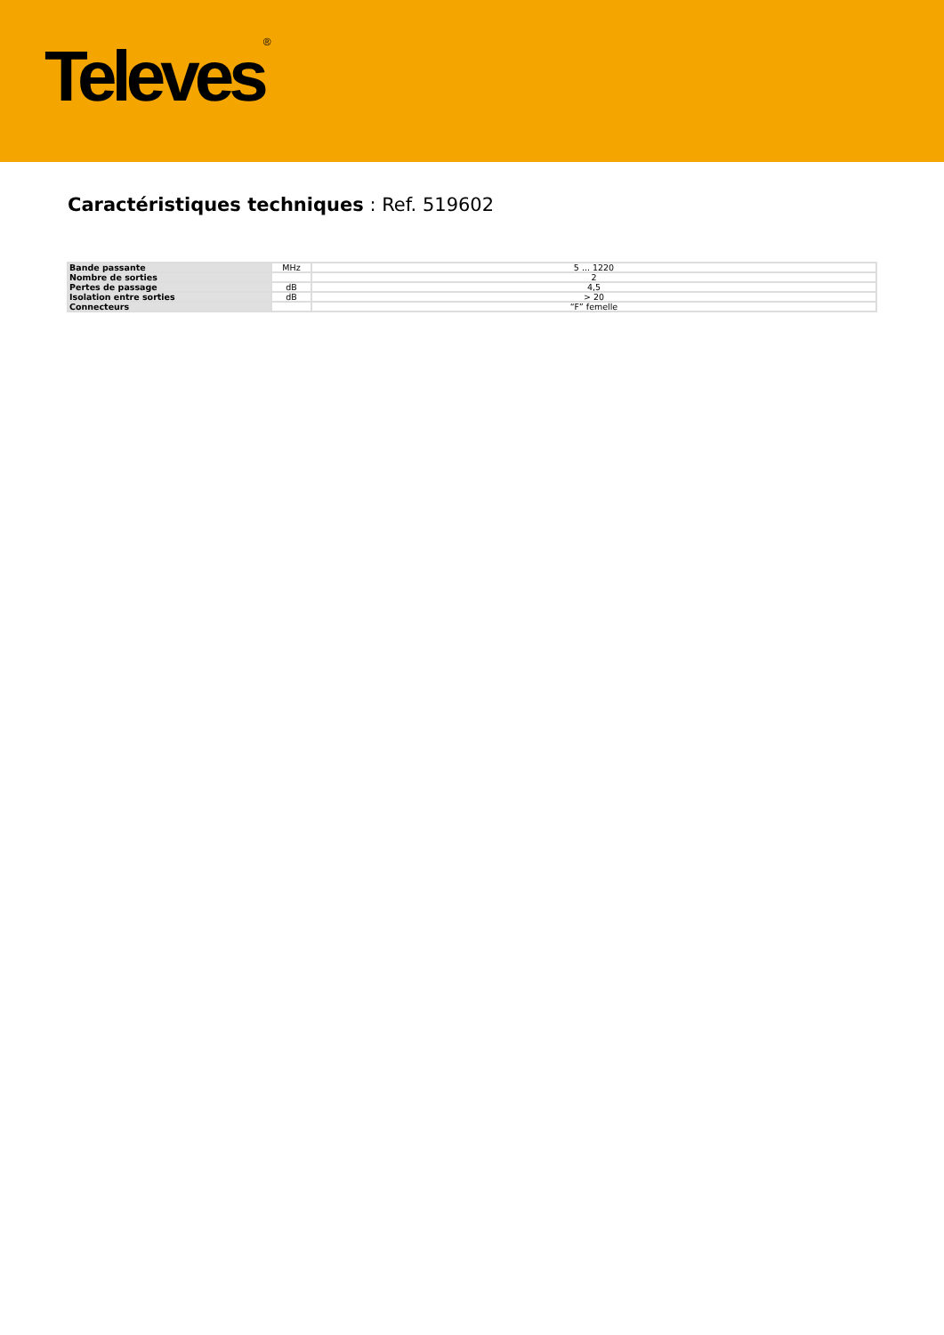Televes<sup>®</sup>
Caractéristiques techniques : Ref. 519602
| Bande passante | MHz | 5 ... 1220 |
| Nombre de sorties | | 2 |
| Pertes de passage | dB | 4,5 |
| Isolation entre sorties | dB | > 20 |
| Connecteurs | | “F” femelle |